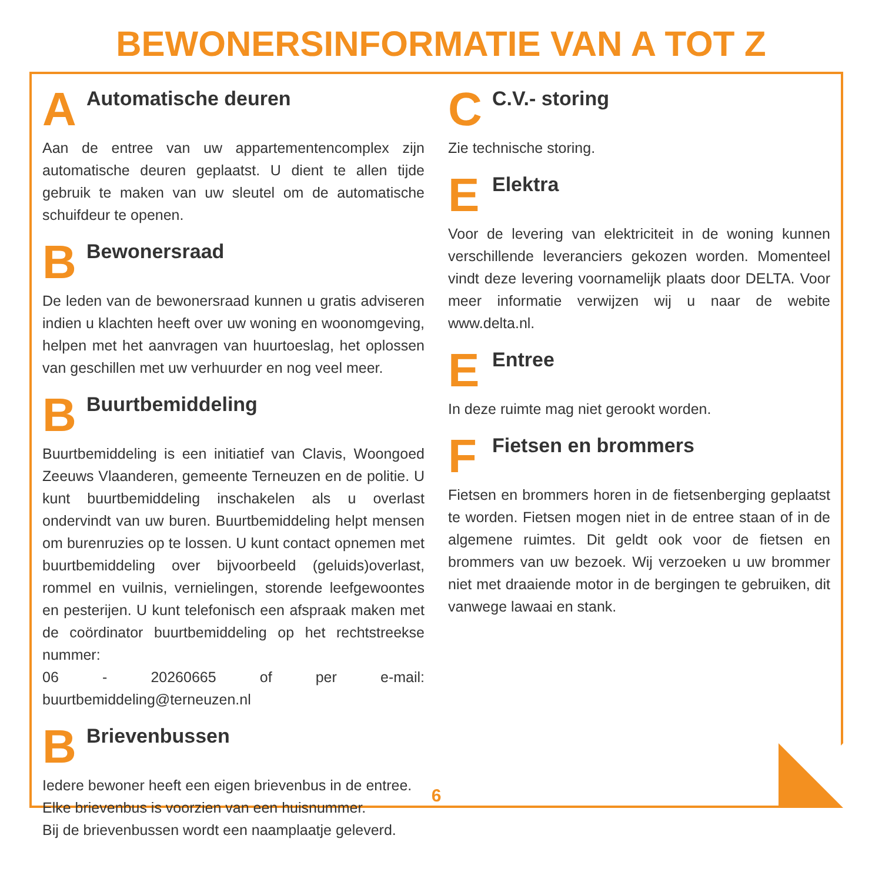BEWONERSINFORMATIE VAN A TOT Z
A Automatische deuren
Aan de entree van uw appartementencomplex zijn automatische deuren geplaatst. U dient te allen tijde gebruik te maken van uw sleutel om de automatische schuifdeur te openen.
B Bewonersraad
De leden van de bewonersraad kunnen u gratis adviseren indien u klachten heeft over uw woning en woonomgeving, helpen met het aanvragen van huurtoeslag, het oplossen van geschillen met uw verhuurder en nog veel meer.
B Buurtbemiddeling
Buurtbemiddeling is een initiatief van Clavis, Woongoed Zeeuws Vlaanderen, gemeente Terneuzen en de politie. U kunt buurtbemiddeling inschakelen als u overlast ondervindt van uw buren. Buurtbemiddeling helpt mensen om burenruzies op te lossen. U kunt contact opnemen met buurtbemiddeling over bijvoorbeeld (geluids)overlast, rommel en vuilnis, vernielingen, storende leefgewoontes en pesterijen. U kunt telefonisch een afspraak maken met de coördinator buurtbemiddeling op het rechtstreekse nummer:
06 - 20260665 of per e-mail: buurtbemiddeling@terneuzen.nl
B Brievenbussen
Iedere bewoner heeft een eigen brievenbus in de entree.
Elke brievenbus is voorzien van een huisnummer.
Bij de brievenbussen wordt een naamplaatje geleverd.
C C.V.- storing
Zie technische storing.
E Elektra
Voor de levering van elektriciteit in de woning kunnen verschillende leveranciers gekozen worden. Momenteel vindt deze levering voornamelijk plaats door DELTA. Voor meer informatie verwijzen wij u naar de webite www.delta.nl.
E Entree
In deze ruimte mag niet gerookt worden.
F Fietsen en brommers
Fietsen en brommers horen in de fietsenberging geplaatst te worden. Fietsen mogen niet in de entree staan of in de algemene ruimtes. Dit geldt ook voor de fietsen en brommers van uw bezoek. Wij verzoeken u uw brommer niet met draaiende motor in de bergingen te gebruiken, dit vanwege lawaai en stank.
6